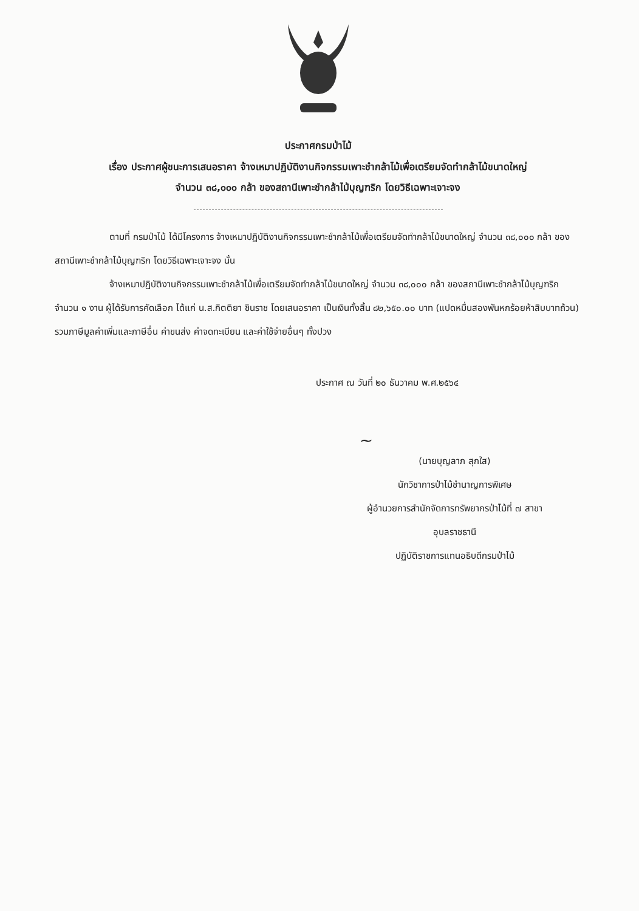ประกาศกรมป่าไม้
เรื่อง ประกาศผู้ชนะการเสนอราคา จ้างเหมาปฏิบัติงานกิจกรรมเพาะชำกล้าไม้เพื่อเตรียมจัดทำกล้าไม้ขนาดใหญ่
จำนวน ๓๘,๐๐๐ กล้า ของสถานีเพาะชำกล้าไม้บุญฑริก โดยวิธีเฉพาะเจาะจง
ตามที่ กรมป่าไม้ ได้มีโครงการ จ้างเหมาปฏิบัติงานกิจกรรมเพาะชำกล้าไม้เพื่อเตรียมจัดทำกล้าไม้ขนาดใหญ่ จำนวน ๓๘,๐๐๐ กล้า ของสถานีเพาะชำกล้าไม้บุญฑริก โดยวิธีเฉพาะเจาะจง นั้น
จ้างเหมาปฏิบัติงานกิจกรรมเพาะชำกล้าไม้เพื่อเตรียมจัดทำกล้าไม้ขนาดใหญ่ จำนวน ๓๘,๐๐๐ กล้า ของสถานีเพาะชำกล้าไม้บุญฑริก จำนวน ๑ งาน ผู้ได้รับการคัดเลือก ได้แก่ น.ส.กิตติยา ชินราช โดยเสนอราคา เป็นเงินทั้งสิ้น ๘๒,๖๕๐.๐๐ บาท (แปดหมื่นสองพันหกร้อยห้าสิบบาทถ้วน) รวมภาษีมูลค่าเพิ่มและภาษีอื่น ค่าขนส่ง ค่าจดทะเบียน และค่าใช้จ่ายอื่นๆ ทั้งปวง
ประกาศ ณ วันที่ ๒๐ ธันวาคม พ.ศ.๒๕๖๔
~
(นายบุญลาภ สุกใส)
นักวิชาการป่าไม้ชำนาญการพิเศษ
ผู้อำนวยการสำนักจัดการทรัพยากรป่าไม้ที่ ๗ สาขา
อุบลราชธานี
ปฏิบัติราชการแทนอธิบดีกรมป่าไม้